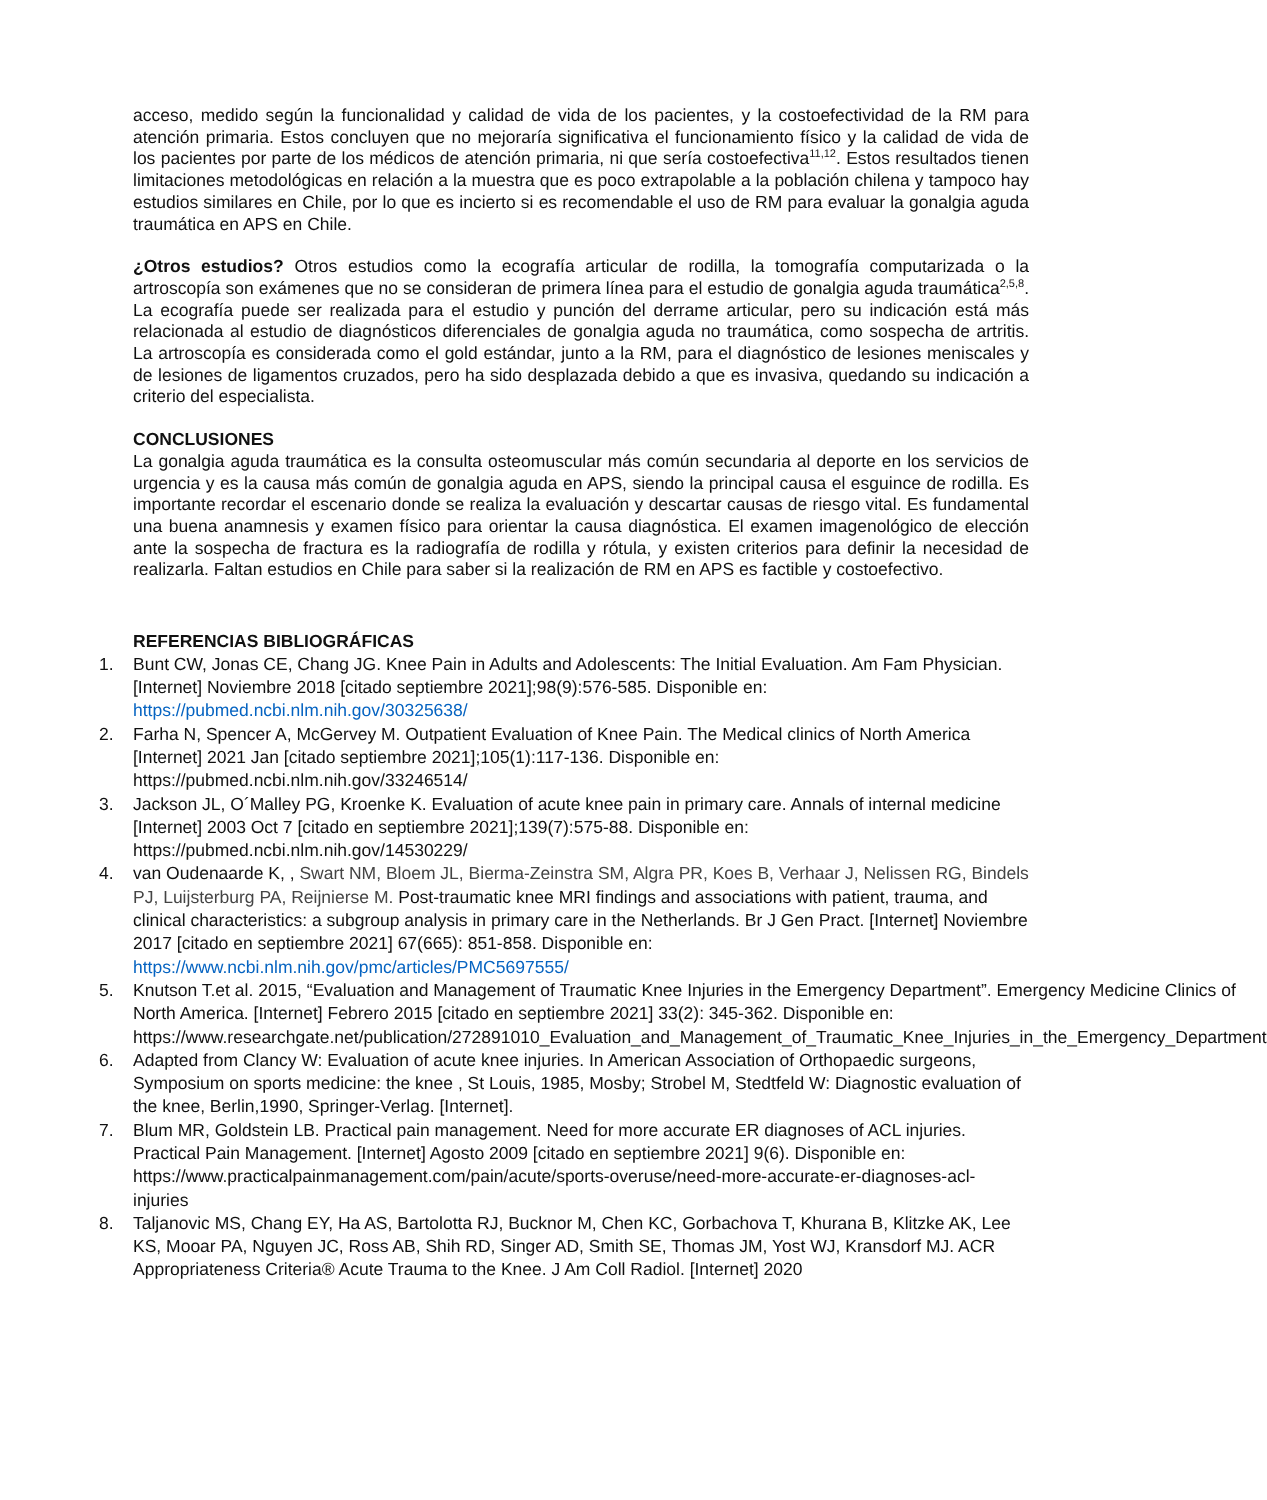acceso, medido según la funcionalidad y calidad de vida de los pacientes, y la costoefectividad de la RM para atención primaria. Estos concluyen que no mejoraría significativa el funcionamiento físico y la calidad de vida de los pacientes por parte de los médicos de atención primaria, ni que sería costoefectiva<sup>11,12</sup>. Estos resultados tienen limitaciones metodológicas en relación a la muestra que es poco extrapolable a la población chilena y tampoco hay estudios similares en Chile, por lo que es incierto si es recomendable el uso de RM para evaluar la gonalgia aguda traumática en APS en Chile.
¿Otros estudios? Otros estudios como la ecografía articular de rodilla, la tomografía computarizada o la artroscopía son exámenes que no se consideran de primera línea para el estudio de gonalgia aguda traumática<sup>2,5,8</sup>. La ecografía puede ser realizada para el estudio y punción del derrame articular, pero su indicación está más relacionada al estudio de diagnósticos diferenciales de gonalgia aguda no traumática, como sospecha de artritis. La artroscopía es considerada como el gold estándar, junto a la RM, para el diagnóstico de lesiones meniscales y de lesiones de ligamentos cruzados, pero ha sido desplazada debido a que es invasiva, quedando su indicación a criterio del especialista.
CONCLUSIONES
La gonalgia aguda traumática es la consulta osteomuscular más común secundaria al deporte en los servicios de urgencia y es la causa más común de gonalgia aguda en APS, siendo la principal causa el esguince de rodilla. Es importante recordar el escenario donde se realiza la evaluación y descartar causas de riesgo vital. Es fundamental una buena anamnesis y examen físico para orientar la causa diagnóstica. El examen imagenológico de elección ante la sospecha de fractura es la radiografía de rodilla y rótula, y existen criterios para definir la necesidad de realizarla. Faltan estudios en Chile para saber si la realización de RM en APS es factible y costoefectivo.
REFERENCIAS BIBLIOGRÁFICAS
1. Bunt CW, Jonas CE, Chang JG. Knee Pain in Adults and Adolescents: The Initial Evaluation. Am Fam Physician. [Internet] Noviembre 2018 [citado septiembre 2021];98(9):576-585. Disponible en: https://pubmed.ncbi.nlm.nih.gov/30325638/
2. Farha N, Spencer A, McGervey M. Outpatient Evaluation of Knee Pain. The Medical clinics of North America [Internet] 2021 Jan [citado septiembre 2021];105(1):117-136. Disponible en: https://pubmed.ncbi.nlm.nih.gov/33246514/
3. Jackson JL, O´Malley PG, Kroenke K. Evaluation of acute knee pain in primary care. Annals of internal medicine [Internet] 2003 Oct 7 [citado en septiembre 2021];139(7):575-88. Disponible en: https://pubmed.ncbi.nlm.nih.gov/14530229/
4. van Oudenaarde K, , Swart NM, Bloem JL, Bierma-Zeinstra SM, Algra PR, Koes B, Verhaar J, Nelissen RG, Bindels PJ, Luijsterburg PA, Reijnierse M. Post-traumatic knee MRI findings and associations with patient, trauma, and clinical characteristics: a subgroup analysis in primary care in the Netherlands. Br J Gen Pract. [Internet] Noviembre 2017 [citado en septiembre 2021] 67(665): 851-858. Disponible en: https://www.ncbi.nlm.nih.gov/pmc/articles/PMC5697555/
5. Knutson T.et al. 2015, “Evaluation and Management of Traumatic Knee Injuries in the Emergency Department”. Emergency Medicine Clinics of North America. [Internet] Febrero 2015 [citado en septiembre 2021] 33(2): 345-362. Disponible en: https://www.researchgate.net/publication/272891010_Evaluation_and_Management_of_Traumatic_Knee_Injuries_in_the_Emergency_Department
6. Adapted from Clancy W: Evaluation of acute knee injuries. In American Association of Orthopaedic surgeons, Symposium on sports medicine: the knee , St Louis, 1985, Mosby; Strobel M, Stedtfeld W: Diagnostic evaluation of the knee, Berlin,1990, Springer-Verlag. [Internet].
7. Blum MR, Goldstein LB. Practical pain management. Need for more accurate ER diagnoses of ACL injuries. Practical Pain Management. [Internet] Agosto 2009 [citado en septiembre 2021] 9(6). Disponible en: https://www.practicalpainmanagement.com/pain/acute/sports-overuse/need-more-accurate-er-diagnoses-acl-injuries
8. Taljanovic MS, Chang EY, Ha AS, Bartolotta RJ, Bucknor M, Chen KC, Gorbachova T, Khurana B, Klitzke AK, Lee KS, Mooar PA, Nguyen JC, Ross AB, Shih RD, Singer AD, Smith SE, Thomas JM, Yost WJ, Kransdorf MJ. ACR Appropriateness Criteria® Acute Trauma to the Knee. J Am Coll Radiol. [Internet] 2020